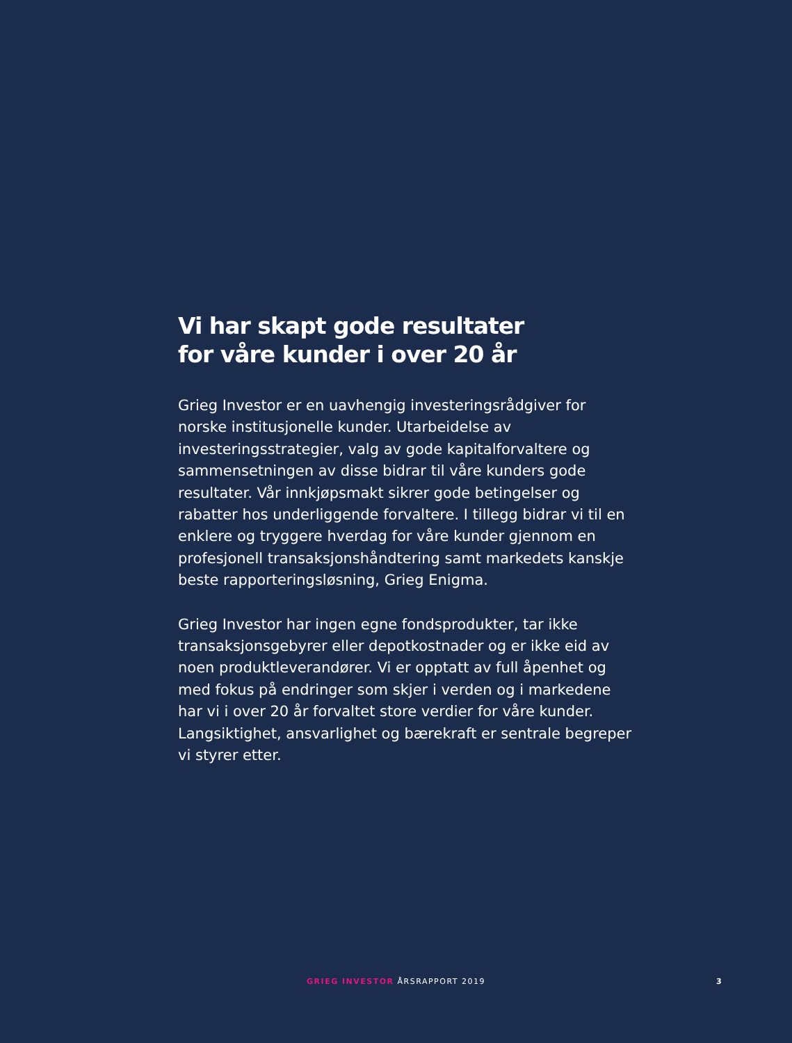Vi har skapt gode resultater
for våre kunder i over 20 år
Grieg Investor er en uavhengig investeringsrådgiver for norske institusjonelle kunder. Utarbeidelse av investeringsstrategier, valg av gode kapitalforvaltere og sammensetningen av disse bidrar til våre kunders gode resultater. Vår innkjøpsmakt sikrer gode betingelser og rabatter hos underliggende forvaltere. I tillegg bidrar vi til en enklere og tryggere hverdag for våre kunder gjennom en profesjonell transaksjonshåndtering samt markedets kanskje beste rapporteringsløsning, Grieg Enigma.
Grieg Investor har ingen egne fondsprodukter, tar ikke transaksjonsgebyrer eller depotkostnader og er ikke eid av noen produktleverandører. Vi er opptatt av full åpenhet og med fokus på endringer som skjer i verden og i markedene har vi i over 20 år forvaltet store verdier for våre kunder. Langsiktighet, ansvarlighet og bærekraft er sentrale begreper vi styrer etter.
GRIEG INVESTOR ÅRSRAPPORT 2019 3